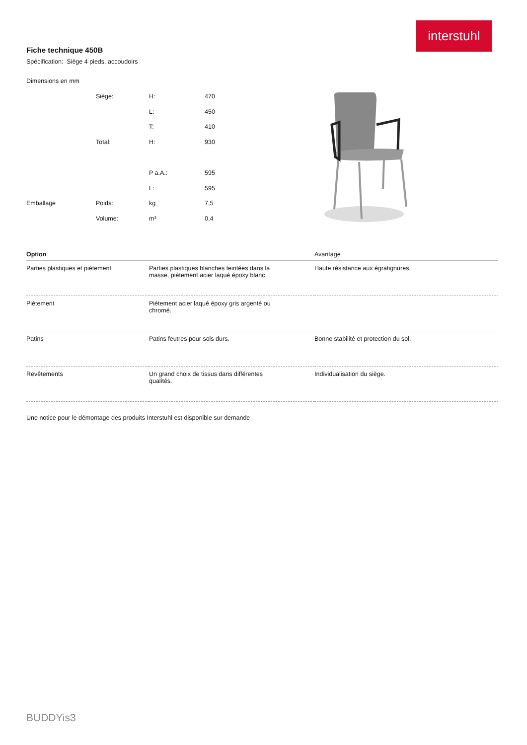interstuhl
Fiche technique 450B
Spécification: Siège 4 pieds, accoudoirs
| Dimensions en mm | | | |
| | Siège: | H: | 470 |
| | | L: | 450 |
| | | T: | 410 |
| | Total: | H: | 930 |
| | | P a.A.: | 595 |
| | | L: | 595 |
| Emballage | Poids: | kg | 7,5 |
| | Volume: | m³ | 0,4 |
| Option | | Avantage |
| --- | --- | --- |
| Parties plastiques et piétement | Parties plastiques blanches teintées dans la masse, piétement acier laqué époxy blanc. | Haute résistance aux égratignures. |
| Piétement | Piétement acier laqué époxy gris argenté ou chromé. | |
| Patins | Patins feutres pour sols durs. | Bonne stabilité et protection du sol. |
| Revêtements | Un grand choix de tissus dans différentes qualités. | Individualisation du siège. |
Une notice pour le démontage des produits Interstuhl est disponible sur demande
BUDDYis3